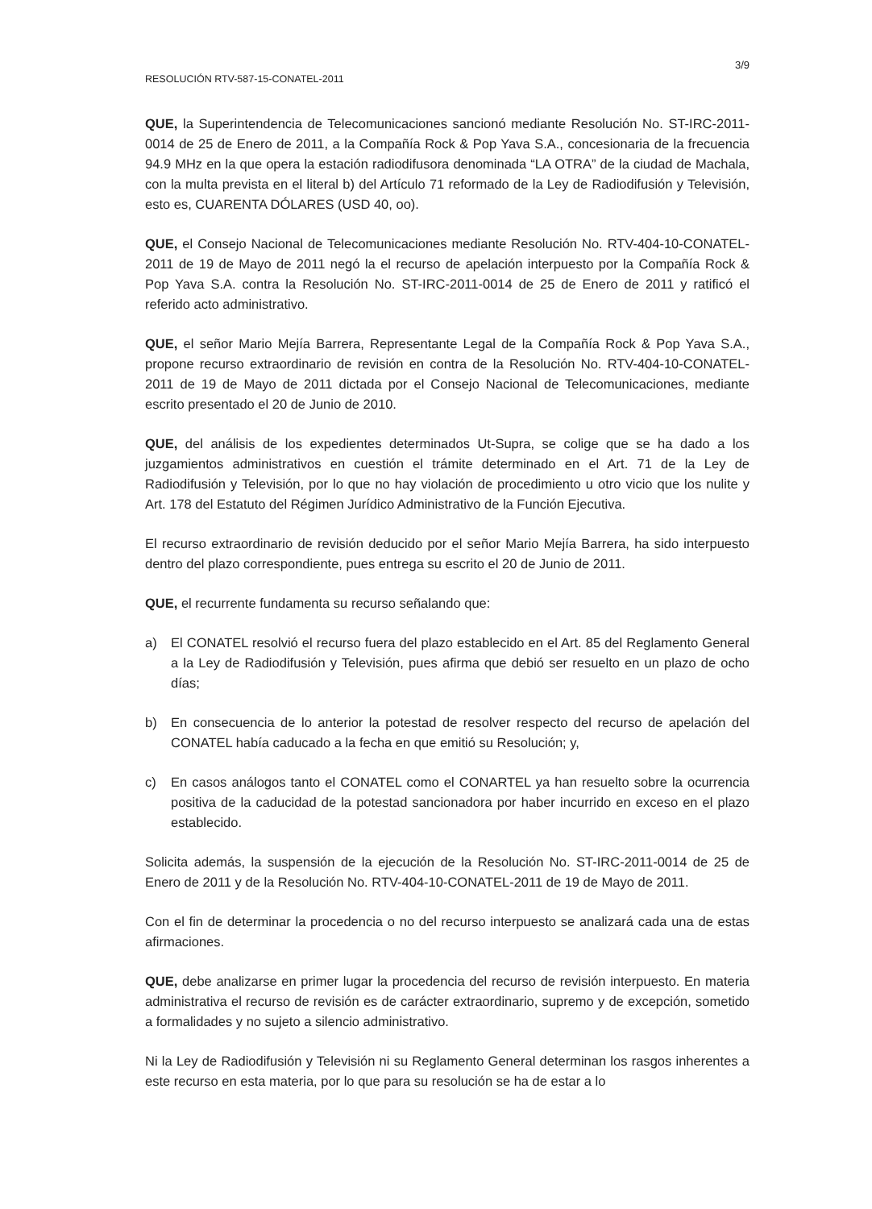3/9
RESOLUCIÓN RTV-587-15-CONATEL-2011
QUE, la Superintendencia de Telecomunicaciones sancionó mediante Resolución No. ST-IRC-2011-0014 de 25 de Enero de 2011, a la Compañía Rock & Pop Yava S.A., concesionaria de la frecuencia 94.9 MHz en la que opera la estación radiodifusora denominada “LA OTRA” de la ciudad de Machala, con la multa prevista en el literal b) del Artículo 71 reformado de la Ley de Radiodifusión y Televisión, esto es, CUARENTA DÓLARES (USD 40, oo).
QUE, el Consejo Nacional de Telecomunicaciones mediante Resolución No. RTV-404-10-CONATEL-2011 de 19 de Mayo de 2011 negó la el recurso de apelación interpuesto por la Compañía Rock & Pop Yava S.A. contra la Resolución No. ST-IRC-2011-0014 de 25 de Enero de 2011 y ratificó el referido acto administrativo.
QUE, el señor Mario Mejía Barrera, Representante Legal de la Compañía Rock & Pop Yava S.A., propone recurso extraordinario de revisión en contra de la Resolución No. RTV-404-10-CONATEL-2011 de 19 de Mayo de 2011 dictada por el Consejo Nacional de Telecomunicaciones, mediante escrito presentado el 20 de Junio de 2010.
QUE, del análisis de los expedientes determinados Ut-Supra, se colige que se ha dado a los juzgamientos administrativos en cuestión el trámite determinado en el Art. 71 de la Ley de Radiodifusión y Televisión, por lo que no hay violación de procedimiento u otro vicio que los nulite y Art. 178 del Estatuto del Régimen Jurídico Administrativo de la Función Ejecutiva.
El recurso extraordinario de revisión deducido por el señor Mario Mejía Barrera, ha sido interpuesto dentro del plazo correspondiente, pues entrega su escrito el 20 de Junio de 2011.
QUE, el recurrente fundamenta su recurso señalando que:
a) El CONATEL resolvió el recurso fuera del plazo establecido en el Art. 85 del Reglamento General a la Ley de Radiodifusión y Televisión, pues afirma que debió ser resuelto en un plazo de ocho días;
b) En consecuencia de lo anterior la potestad de resolver respecto del recurso de apelación del CONATEL había caducado a la fecha en que emitió su Resolución; y,
c) En casos análogos tanto el CONATEL como el CONARTEL ya han resuelto sobre la ocurrencia positiva de la caducidad de la potestad sancionadora por haber incurrido en exceso en el plazo establecido.
Solicita además, la suspensión de la ejecución de la Resolución No. ST-IRC-2011-0014 de 25 de Enero de 2011 y de la Resolución No. RTV-404-10-CONATEL-2011 de 19 de Mayo de 2011.
Con el fin de determinar la procedencia o no del recurso interpuesto se analizará cada una de estas afirmaciones.
QUE, debe analizarse en primer lugar la procedencia del recurso de revisión interpuesto. En materia administrativa el recurso de revisión es de carácter extraordinario, supremo y de excepción, sometido a formalidades y no sujeto a silencio administrativo.
Ni la Ley de Radiodifusión y Televisión ni su Reglamento General determinan los rasgos inherentes a este recurso en esta materia, por lo que para su resolución se ha de estar a lo